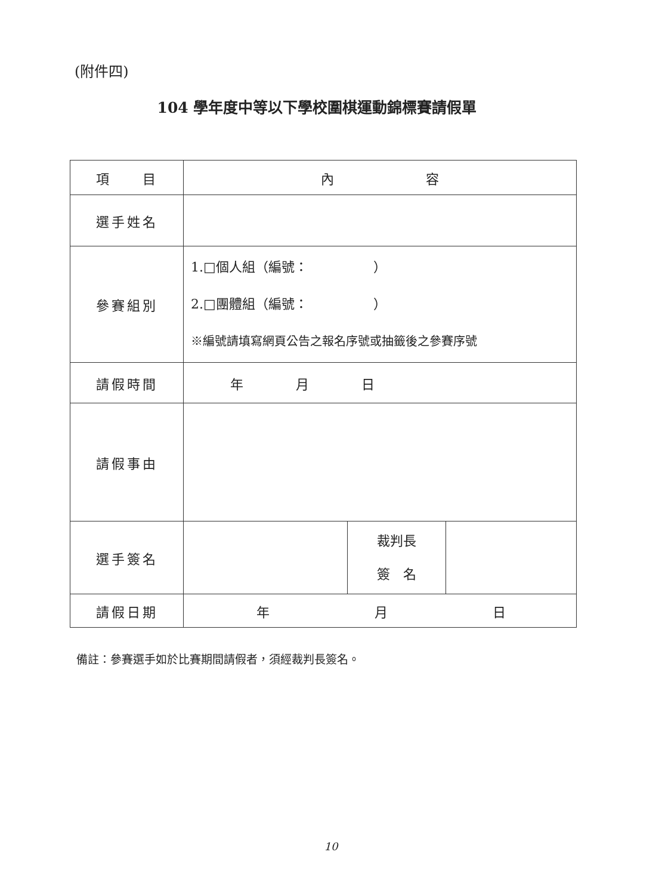(附件四)
104 學年度中等以下學校圍棋運動錦標賽請假單
| 項 目 | 內 容 | | |
| 選手姓名 | | | |
| 參賽組別 | 1.□個人組（編號： ） 2.□團體組（編號： ） ※編號請填寫網頁公告之報名序號或抽籤後之參賽序號 | | |
| 請假時間 | 年 月 日 | | |
| 請假事由 | | | |
| 選手簽名 | | 裁判長 簽 名 | |
| 請假日期 | 年 月 日 | | |
備註：參賽選手如於比賽期間請假者，須經裁判長簽名。
10